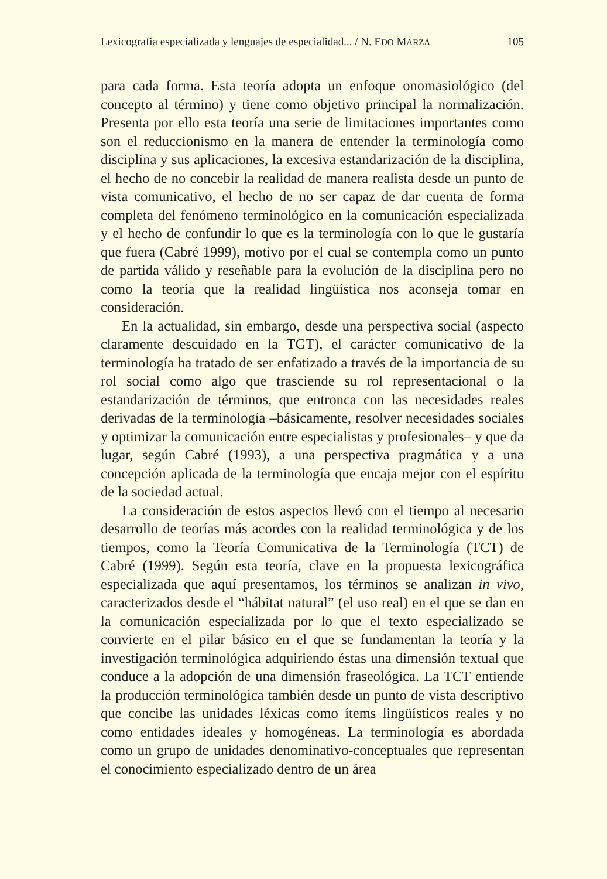Lexicografía especializada y lenguajes de especialidad... / N. EDO MARZÁ 105
para cada forma. Esta teoría adopta un enfoque onomasiológico (del concepto al término) y tiene como objetivo principal la normalización. Presenta por ello esta teoría una serie de limitaciones importantes como son el reduccionismo en la manera de entender la terminología como disciplina y sus aplicaciones, la excesiva estandarización de la disciplina, el hecho de no concebir la realidad de manera realista desde un punto de vista comunicativo, el hecho de no ser capaz de dar cuenta de forma completa del fenómeno terminológico en la comunicación especializada y el hecho de confundir lo que es la terminología con lo que le gustaría que fuera (Cabré 1999), motivo por el cual se contempla como un punto de partida válido y reseñable para la evolución de la disciplina pero no como la teoría que la realidad lingüística nos aconseja tomar en consideración.
En la actualidad, sin embargo, desde una perspectiva social (aspecto claramente descuidado en la TGT), el carácter comunicativo de la terminología ha tratado de ser enfatizado a través de la importancia de su rol social como algo que trasciende su rol representacional o la estandarización de términos, que entronca con las necesidades reales derivadas de la terminología –básicamente, resolver necesidades sociales y optimizar la comunicación entre especialistas y profesionales– y que da lugar, según Cabré (1993), a una perspectiva pragmática y a una concepción aplicada de la terminología que encaja mejor con el espíritu de la sociedad actual.
La consideración de estos aspectos llevó con el tiempo al necesario desarrollo de teorías más acordes con la realidad terminológica y de los tiempos, como la Teoría Comunicativa de la Terminología (TCT) de Cabré (1999). Según esta teoría, clave en la propuesta lexicográfica especializada que aquí presentamos, los términos se analizan in vivo, caracterizados desde el “hábitat natural” (el uso real) en el que se dan en la comunicación especializada por lo que el texto especializado se convierte en el pilar básico en el que se fundamentan la teoría y la investigación terminológica adquiriendo éstas una dimensión textual que conduce a la adopción de una dimensión fraseológica. La TCT entiende la producción terminológica también desde un punto de vista descriptivo que concibe las unidades léxicas como ítems lingüísticos reales y no como entidades ideales y homogéneas. La terminología es abordada como un grupo de unidades denominativo-conceptuales que representan el conocimiento especializado dentro de un área